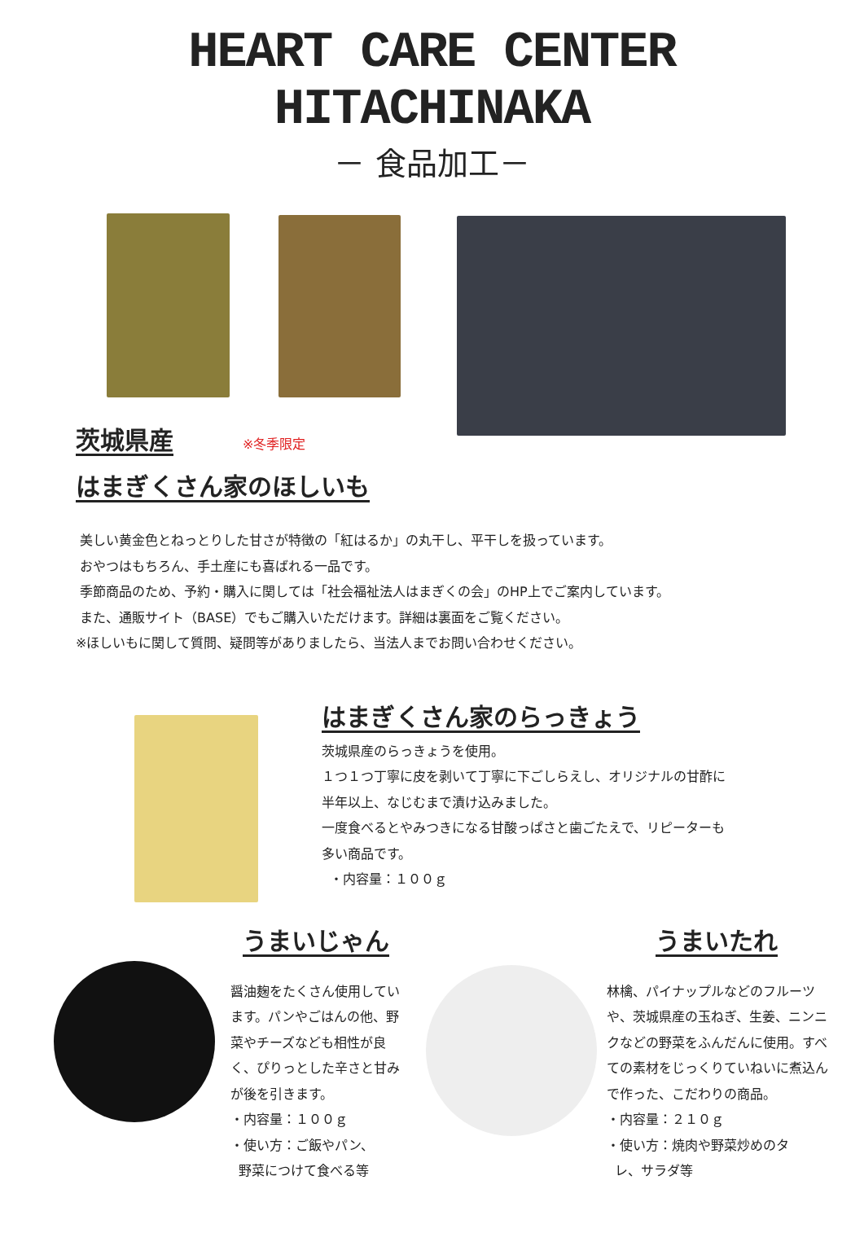HEART CARE CENTER
HITACHINAKA
－ 食品加工－
茨城県産 ※冬季限定
はまぎくさん家のほしいも
美しい黄金色とねっとりした甘さが特徴の「紅はるか」の丸干し、平干しを扱っています。
おやつはもちろん、手土産にも喜ばれる一品です。
季節商品のため、予約・購入に関しては「社会福祉法人はまぎくの会」のHP上でご案内しています。
また、通販サイト（BASE）でもご購入いただけます。詳細は裏面をご覧ください。
※ほしいもに関して質問、疑問等がありましたら、当法人までお問い合わせください。
はまぎくさん家のらっきょう
茨城県産のらっきょうを使用。
１つ１つ丁寧に皮を剥いて丁寧に下ごしらえし、オリジナルの甘酢に
半年以上、なじむまで漬け込みました。
一度食べるとやみつきになる甘酸っぱさと歯ごたえで、リピーターも
多い商品です。
・内容量：１００ｇ
うまいじゃん
醤油麹をたくさん使用しています。パンやごはんの他、野菜やチーズなども相性が良く、ぴりっとした辛さと甘みが後を引きます。
・内容量：１００ｇ
・使い方：ご飯やパン、
野菜につけて食べる等
うまいたれ
林檎、パイナップルなどのフルーツや、茨城県産の玉ねぎ、生姜、ニンニクなどの野菜をふんだんに使用。すべての素材をじっくりていねいに煮込んで作った、こだわりの商品。
・内容量：２１０ｇ
・使い方：焼肉や野菜炒めのタ
レ、サラダ等